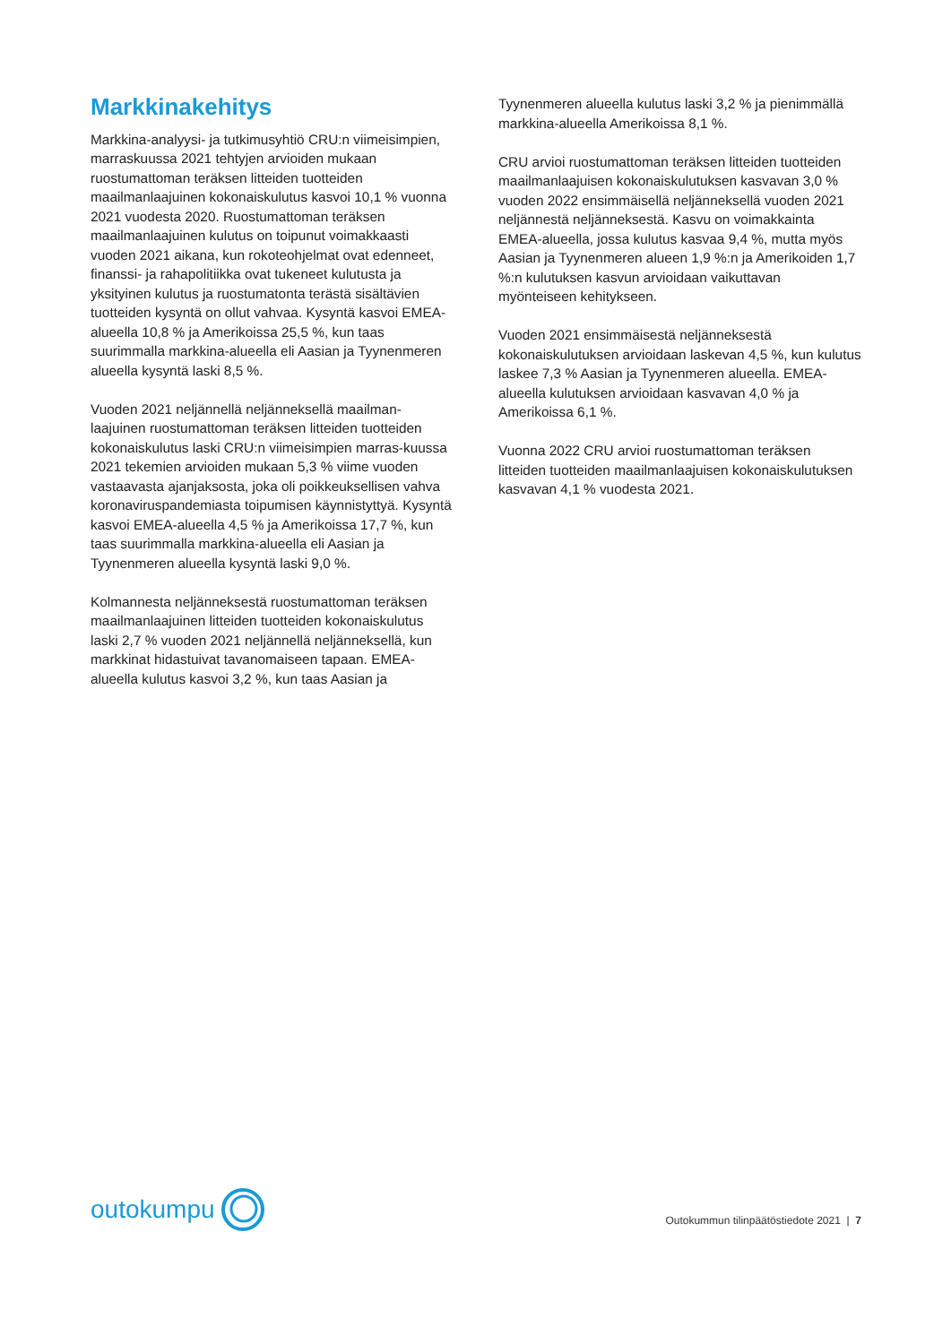Markkinakehitys
Markkina-analyysi- ja tutkimusyhtiö CRU:n viimeisimpien, marraskuussa 2021 tehtyjen arvioiden mukaan ruostumattoman teräksen litteiden tuotteiden maailmanlaajuinen kokonaiskulutus kasvoi 10,1 % vuonna 2021 vuodesta 2020. Ruostumattoman teräksen maailmanlaajuinen kulutus on toipunut voimakkaasti vuoden 2021 aikana, kun rokoteohjelmat ovat edenneet, finanssi- ja rahapolitiikka ovat tukeneet kulutusta ja yksityinen kulutus ja ruostumatonta terästä sisältävien tuotteiden kysyntä on ollut vahvaa. Kysyntä kasvoi EMEA-alueella 10,8 % ja Amerikoissa 25,5 %, kun taas suurimmalla markkina-alueella eli Aasian ja Tyynenmeren alueella kysyntä laski 8,5 %.
Vuoden 2021 neljännellä neljänneksellä maailman-laajuinen ruostumattoman teräksen litteiden tuotteiden kokonaiskulutus laski CRU:n viimeisimpien marras-kuussa 2021 tekemien arvioiden mukaan 5,3 % viime vuoden vastaavasta ajanjaksosta, joka oli poikkeuksellisen vahva koronaviruspandemiasta toipumisen käynnistyttyä. Kysyntä kasvoi EMEA-alueella 4,5 % ja Amerikoissa 17,7 %, kun taas suurimmalla markkina-alueella eli Aasian ja Tyynenmeren alueella kysyntä laski 9,0 %.
Kolmannesta neljänneksestä ruostumattoman teräksen maailmanlaajuinen litteiden tuotteiden kokonaiskulutus laski 2,7 % vuoden 2021 neljännellä neljänneksellä, kun markkinat hidastuivat tavanomaiseen tapaan. EMEA-alueella kulutus kasvoi 3,2 %, kun taas Aasian ja
Tyynenmeren alueella kulutus laski 3,2 % ja pienimmällä markkina-alueella Amerikoissa 8,1 %.
CRU arvioi ruostumattoman teräksen litteiden tuotteiden maailmanlaajuisen kokonaiskulutuksen kasvavan 3,0 % vuoden 2022 ensimmäisellä neljänneksellä vuoden 2021 neljännestä neljänneksestä. Kasvu on voimakkainta EMEA-alueella, jossa kulutus kasvaa 9,4 %, mutta myös Aasian ja Tyynenmeren alueen 1,9 %:n ja Amerikoiden 1,7 %:n kulutuksen kasvun arvioidaan vaikuttavan myönteiseen kehitykseen.
Vuoden 2021 ensimmäisestä neljänneksestä kokonaiskulutuksen arvioidaan laskevan 4,5 %, kun kulutus laskee 7,3 % Aasian ja Tyynenmeren alueella. EMEA-alueella kulutuksen arvioidaan kasvavan 4,0 % ja Amerikoissa 6,1 %.
Vuonna 2022 CRU arvioi ruostumattoman teräksen litteiden tuotteiden maailmanlaajuisen kokonaiskulutuksen kasvavan 4,1 % vuodesta 2021.
outokumpu
Outokummun tilinpäätöstiedote 2021 | 7